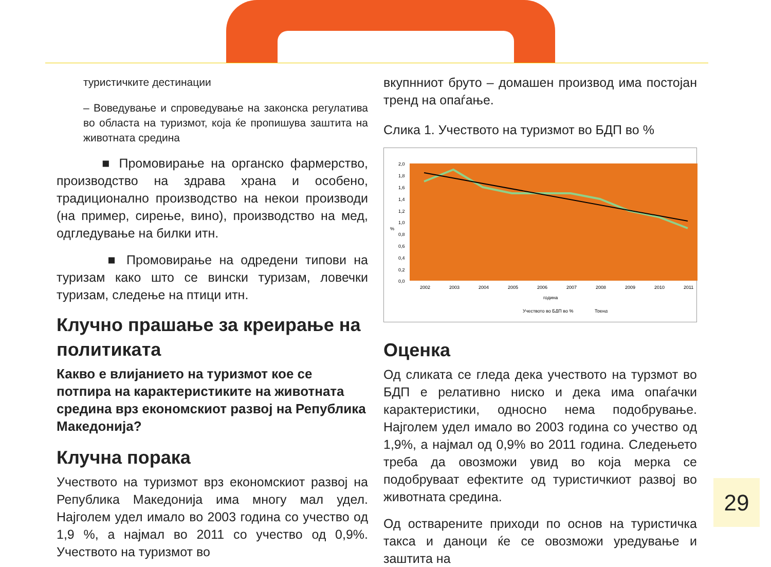туристичките дестинации
– Воведување и спроведување на законска регулатива во областа на туризмот, која ќе пропишува заштита на животната средина
■ Промовирање на органско фармерство, производство на здрава храна и особено, традиционално производство на некои производи (на пример, сирење, вино), производство на мед, одгледување на билки итн.
■ Промовирање на одредени типови на туризам како што се вински туризам, ловечки туризам, следење на птици итн.
Клучно прашање за креирање на политиката
Какво е влијанието на туризмот кое се потпира на карактеристиките на животната средина врз економскиот развој на Република Македонија?
Клучна порака
Учеството на туризмот врз економскиот развој на Република Македонија има многу мал удел. Најголем удел имало во 2003 година со учество од 1,9 %, а најмал во 2011 со учество од 0,9%. Учеството на туризмот во
вкупнниот бруто – домашен производ има постојан тренд на опаѓање.
Слика 1. Учеството на туризмот во БДП во %
%
2,0
1,8
1,6
1,4
1,2
1,0
0,8
0,6
0,4
0,2
0,0
2002
2003
2004
2005
2006
2007
2008
2009
2010
2011
година
Учеството во БДП во %
Тренд
Оценка
Од сликата се гледа дека учеството на турзмот во БДП е релативно ниско и дека има опаѓачки карактеристики, односно нема подобрување. Најголем удел имало во 2003 година со учество од 1,9%, а најмал од 0,9% во 2011 година. Следењето треба да овозможи увид во која мерка се подобруваат ефектите од туристичкиот развој во животната средина.
Од остварените приходи по основ на туристичка такса и даноци ќе се овозможи уредување и заштита на
29